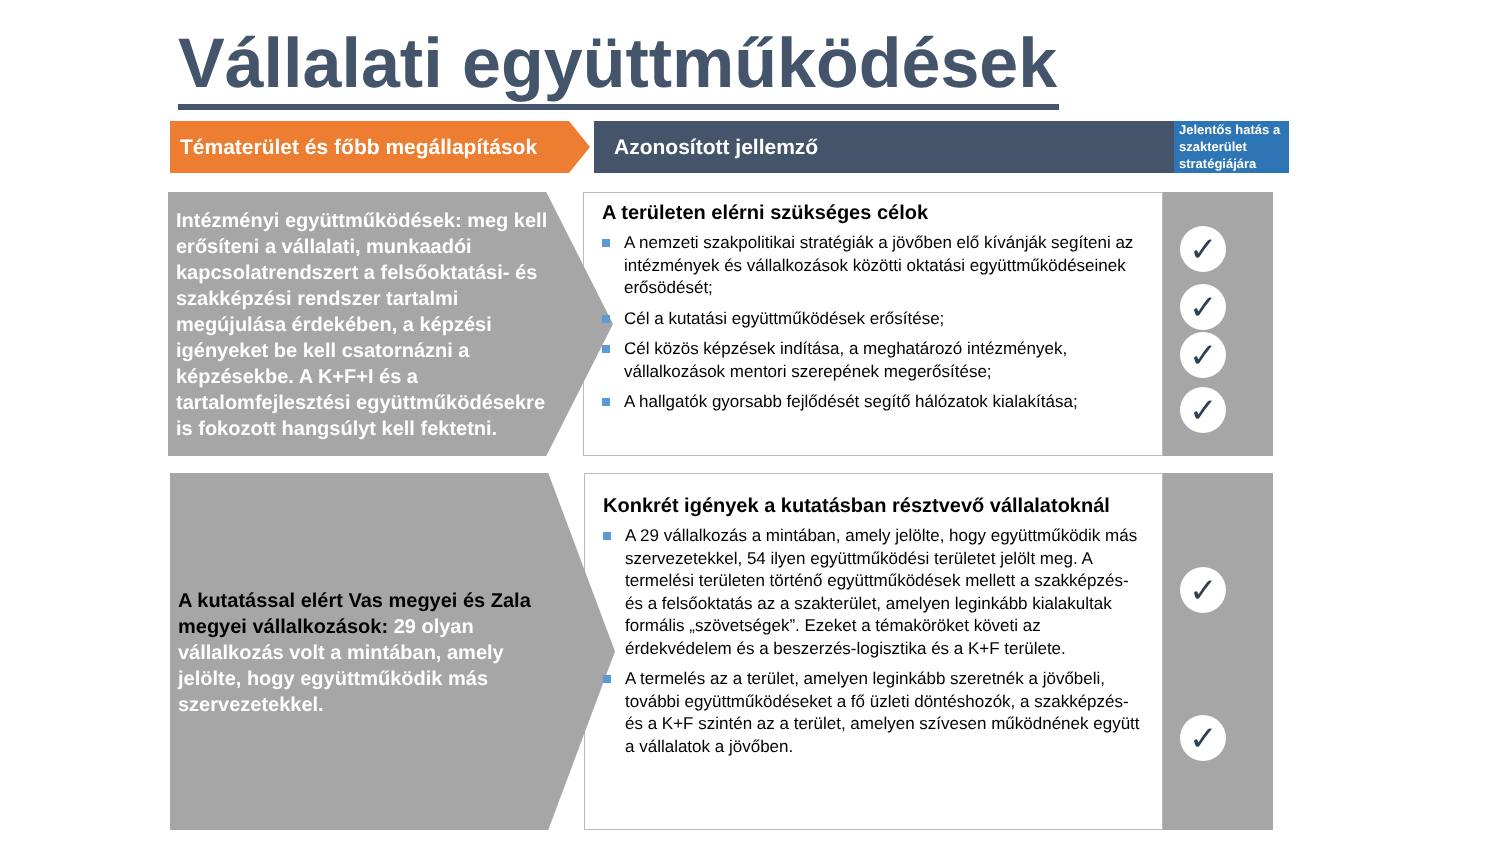Vállalati együttműködések
Tématerület és főbb megállapítások
Azonosított jellemző
Jelentős hatás a szakterület stratégiájára
Intézményi együttműködések: meg kell erősíteni a vállalati, munkaadói kapcsolatrendszert a felsőoktatási- és szakképzési rendszer tartalmi megújulása érdekében, a képzési igényeket be kell csatornázni a képzésekbe. A K+F+I és a tartalomfejlesztési együttműködésekre is fokozott hangsúlyt kell fektetni.
A területen elérni szükséges célok
A nemzeti szakpolitikai stratégiák a jövőben elő kívánják segíteni az intézmények és vállalkozások közötti oktatási együttműködéseinek erősödését;
Cél a kutatási együttműködések erősítése;
Cél közös képzések indítása, a meghatározó intézmények, vállalkozások mentori szerepének megerősítése;
A hallgatók gyorsabb fejlődését segítő hálózatok kialakítása;
✓
✓
✓
✓
A kutatással elért Vas megyei és Zala megyei vállalkozások: 29 olyan vállalkozás volt a mintában, amely jelölte, hogy együttműködik más szervezetekkel.
Konkrét igények a kutatásban résztvevő vállalatoknál
A 29 vállalkozás a mintában, amely jelölte, hogy együttműködik más szervezetekkel, 54 ilyen együttműködési területet jelölt meg. A termelési területen történő együttműködések mellett a szakképzés- és a felsőoktatás az a szakterület, amelyen leginkább kialakultak formális „szövetségek”. Ezeket a témaköröket követi az érdekvédelem és a beszerzés-logisztika és a K+F területe.
A termelés az a terület, amelyen leginkább szeretnék a jövőbeli, további együttműködéseket a fő üzleti döntéshozók, a szakképzés- és a K+F szintén az a terület, amelyen szívesen működnének együtt a vállalatok a jövőben.
✓
✓